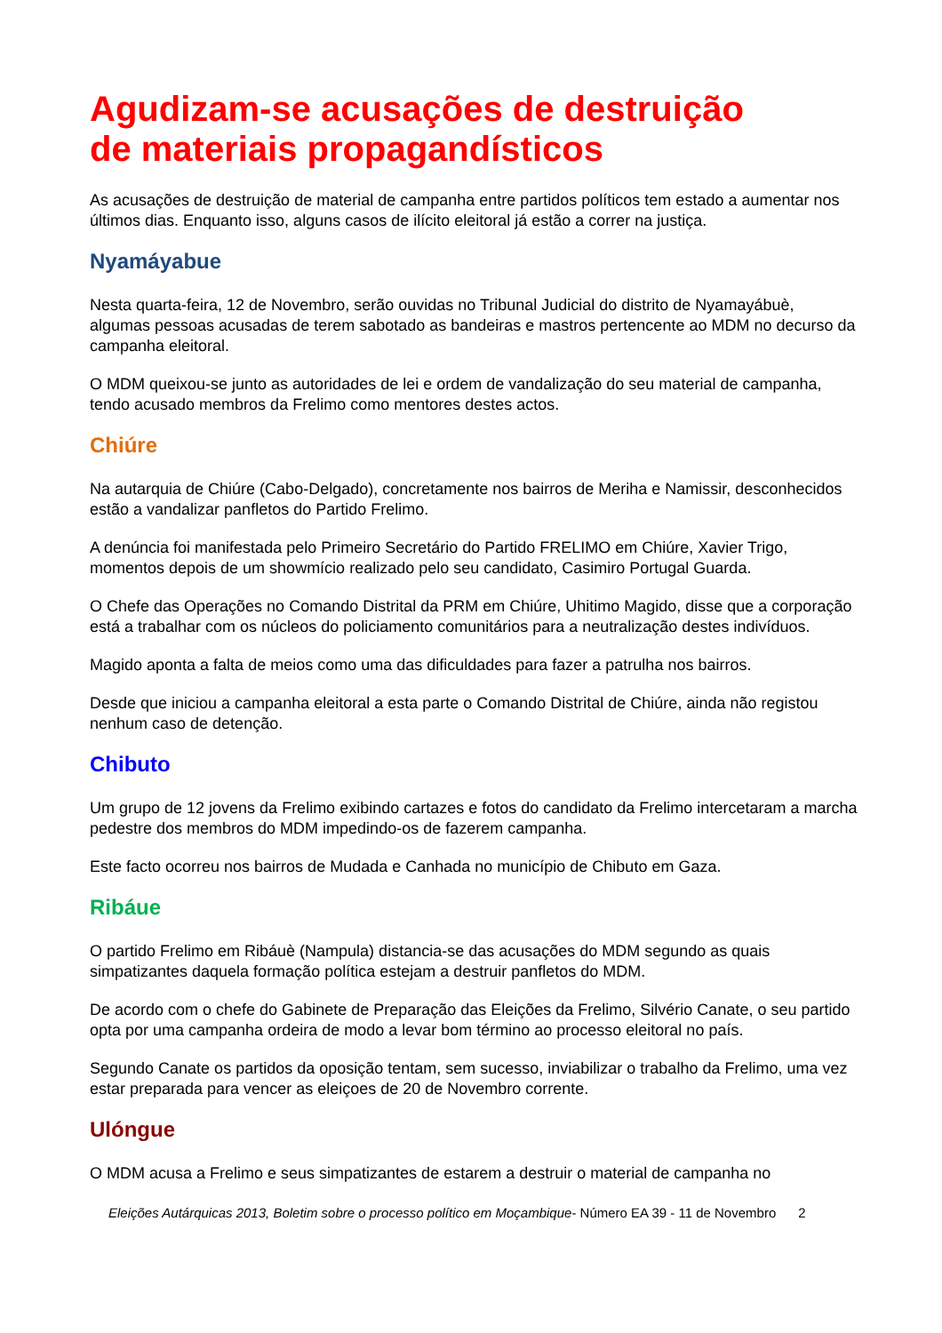Agudizam-se acusações de destruição
de materiais propagandísticos
As acusações de destruição de material de campanha entre partidos políticos tem estado a aumentar nos últimos dias. Enquanto isso, alguns casos de ilícito eleitoral já estão a correr na justiça.
Nyamáyabue
Nesta quarta-feira, 12 de Novembro, serão ouvidas no Tribunal Judicial do distrito de Nyamayábuè, algumas pessoas acusadas de terem sabotado as bandeiras e mastros pertencente ao MDM no decurso da campanha eleitoral.
O MDM queixou-se junto as autoridades de lei e ordem de vandalização do seu material de campanha, tendo acusado membros da Frelimo como mentores destes actos.
Chiúre
Na autarquia de Chiúre (Cabo-Delgado), concretamente nos bairros de Meriha e Namissir, desconhecidos estão a vandalizar panfletos do Partido Frelimo.
A denúncia foi manifestada pelo Primeiro Secretário do Partido FRELIMO em Chiúre, Xavier Trigo, momentos depois de um showmício realizado pelo seu candidato, Casimiro Portugal Guarda.
O Chefe das Operações no Comando Distrital da PRM em Chiúre, Uhitimo Magido, disse que a corporação está a trabalhar com os núcleos do policiamento comunitários para a neutralização destes indivíduos.
Magido aponta a falta de meios como uma das dificuldades para fazer a patrulha nos bairros.
Desde que iniciou a campanha eleitoral a esta parte o Comando Distrital de Chiúre, ainda não registou nenhum caso de detenção.
Chibuto
Um grupo de 12 jovens da Frelimo exibindo cartazes e fotos do candidato da Frelimo intercetaram a marcha pedestre dos membros do MDM impedindo-os de fazerem campanha.
Este facto ocorreu nos bairros de Mudada e Canhada no município de Chibuto em Gaza.
Ribáue
O partido Frelimo em Ribáuè (Nampula) distancia-se das acusações do MDM segundo as quais simpatizantes daquela formação política estejam a destruir panfletos do MDM.
De acordo com o chefe do Gabinete de Preparação das Eleições da Frelimo, Silvério Canate, o seu partido opta por uma campanha ordeira de modo a levar bom término ao processo eleitoral no país.
Segundo Canate os partidos da oposição tentam, sem sucesso, inviabilizar o trabalho da Frelimo, uma vez estar preparada para vencer as eleiçoes de 20 de Novembro corrente.
Ulóngue
O MDM acusa a Frelimo e seus simpatizantes de estarem a destruir o material de campanha no
Eleições Autárquicas 2013, Boletim sobre o processo político em Moçambique- Número EA 39 - 11 de Novembro 2